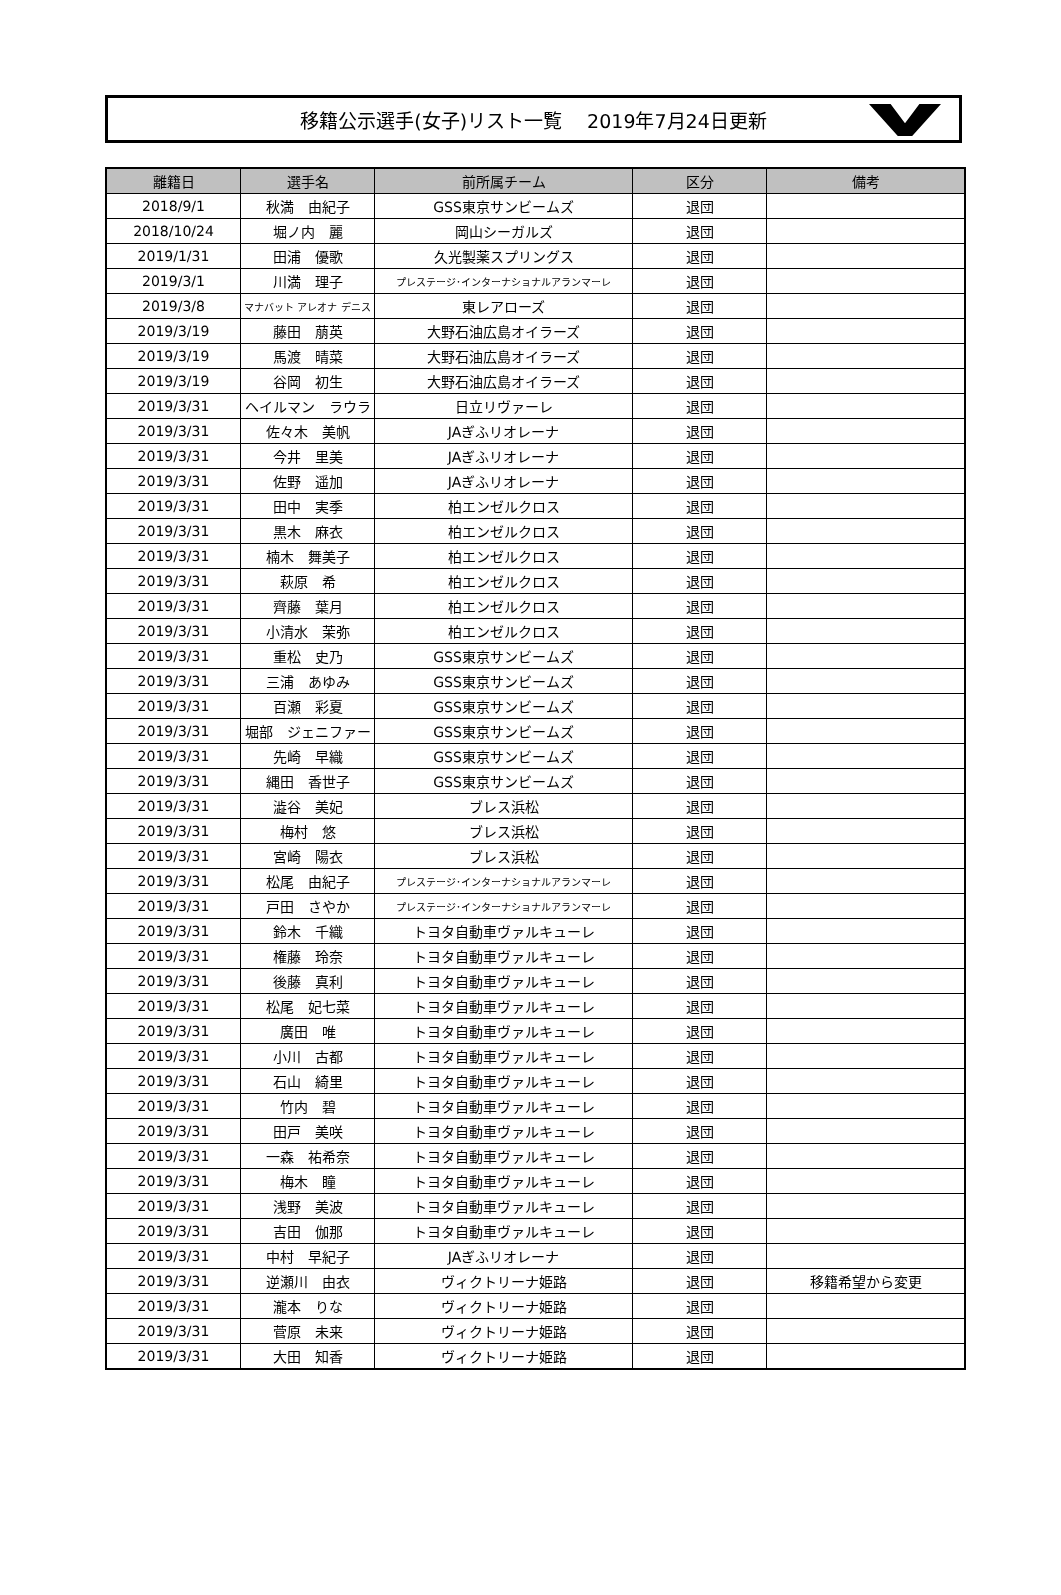移籍公示選手(女子)リスト一覧　 2019年7月24日更新
| 離籍日 | 選手名 | 前所属チーム | 区分 | 備考 |
| --- | --- | --- | --- | --- |
| 2018/9/1 | 秋満 由紀子 | GSS東京サンビームズ | 退団 | |
| 2018/10/24 | 堀ノ内 麗 | 岡山シーガルズ | 退団 | |
| 2019/1/31 | 田浦 優歌 | 久光製薬スプリングス | 退団 | |
| 2019/3/1 | 川満 理子 | プレステージ･インターナショナルアランマーレ | 退団 | |
| 2019/3/8 | マナバット アレオナ デニス | 東レアローズ | 退団 | |
| 2019/3/19 | 藤田 萠英 | 大野石油広島オイラーズ | 退団 | |
| 2019/3/19 | 馬渡 晴菜 | 大野石油広島オイラーズ | 退団 | |
| 2019/3/19 | 谷岡 初生 | 大野石油広島オイラーズ | 退団 | |
| 2019/3/31 | ヘイルマン ラウラ | 日立リヴァーレ | 退団 | |
| 2019/3/31 | 佐々木 美帆 | JAぎふリオレーナ | 退団 | |
| 2019/3/31 | 今井 里美 | JAぎふリオレーナ | 退団 | |
| 2019/3/31 | 佐野 遥加 | JAぎふリオレーナ | 退団 | |
| 2019/3/31 | 田中 実季 | 柏エンゼルクロス | 退団 | |
| 2019/3/31 | 黒木 麻衣 | 柏エンゼルクロス | 退団 | |
| 2019/3/31 | 楠木 舞美子 | 柏エンゼルクロス | 退団 | |
| 2019/3/31 | 萩原 希 | 柏エンゼルクロス | 退団 | |
| 2019/3/31 | 齊藤 葉月 | 柏エンゼルクロス | 退団 | |
| 2019/3/31 | 小清水 茉弥 | 柏エンゼルクロス | 退団 | |
| 2019/3/31 | 重松 史乃 | GSS東京サンビームズ | 退団 | |
| 2019/3/31 | 三浦 あゆみ | GSS東京サンビームズ | 退団 | |
| 2019/3/31 | 百瀬 彩夏 | GSS東京サンビームズ | 退団 | |
| 2019/3/31 | 堀部 ジェニファー | GSS東京サンビームズ | 退団 | |
| 2019/3/31 | 先崎 早織 | GSS東京サンビームズ | 退団 | |
| 2019/3/31 | 縄田 香世子 | GSS東京サンビームズ | 退団 | |
| 2019/3/31 | 澁谷 美妃 | ブレス浜松 | 退団 | |
| 2019/3/31 | 梅村 悠 | ブレス浜松 | 退団 | |
| 2019/3/31 | 宮崎 陽衣 | ブレス浜松 | 退団 | |
| 2019/3/31 | 松尾 由紀子 | プレステージ･インターナショナルアランマーレ | 退団 | |
| 2019/3/31 | 戸田 さやか | プレステージ･インターナショナルアランマーレ | 退団 | |
| 2019/3/31 | 鈴木 千織 | トヨタ自動車ヴァルキューレ | 退団 | |
| 2019/3/31 | 権藤 玲奈 | トヨタ自動車ヴァルキューレ | 退団 | |
| 2019/3/31 | 後藤 真利 | トヨタ自動車ヴァルキューレ | 退団 | |
| 2019/3/31 | 松尾 妃七菜 | トヨタ自動車ヴァルキューレ | 退団 | |
| 2019/3/31 | 廣田 唯 | トヨタ自動車ヴァルキューレ | 退団 | |
| 2019/3/31 | 小川 古都 | トヨタ自動車ヴァルキューレ | 退団 | |
| 2019/3/31 | 石山 綺里 | トヨタ自動車ヴァルキューレ | 退団 | |
| 2019/3/31 | 竹内 碧 | トヨタ自動車ヴァルキューレ | 退団 | |
| 2019/3/31 | 田戸 美咲 | トヨタ自動車ヴァルキューレ | 退団 | |
| 2019/3/31 | 一森 祐希奈 | トヨタ自動車ヴァルキューレ | 退団 | |
| 2019/3/31 | 梅木 瞳 | トヨタ自動車ヴァルキューレ | 退団 | |
| 2019/3/31 | 浅野 美波 | トヨタ自動車ヴァルキューレ | 退団 | |
| 2019/3/31 | 吉田 伽那 | トヨタ自動車ヴァルキューレ | 退団 | |
| 2019/3/31 | 中村 早紀子 | JAぎふリオレーナ | 退団 | |
| 2019/3/31 | 逆瀬川 由衣 | ヴィクトリーナ姫路 | 退団 | 移籍希望から変更 |
| 2019/3/31 | 瀧本 りな | ヴィクトリーナ姫路 | 退団 | |
| 2019/3/31 | 菅原 未来 | ヴィクトリーナ姫路 | 退団 | |
| 2019/3/31 | 大田 知香 | ヴィクトリーナ姫路 | 退団 | |